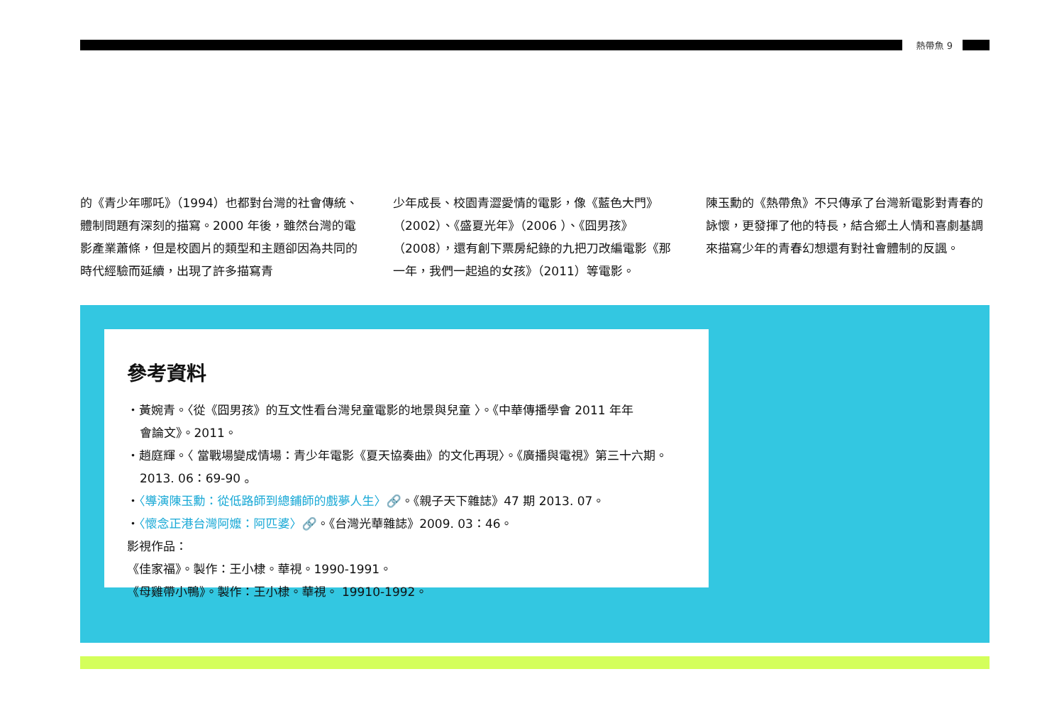熱帶魚 9
的《青少年哪吒》（1994）也都對台灣的社會傳統、體制問題有深刻的描寫。2000 年後，雖然台灣的電影產業蕭條，但是校園片的類型和主題卻因為共同的時代經驗而延續，出現了許多描寫青
少年成長、校園青澀愛情的電影，像《藍色大門》（2002）、《盛夏光年》（2006 ）、《囧男孩》（2008），還有創下票房紀錄的九把刀改編電影《那一年，我們一起追的女孩》（2011）等電影。
陳玉勳的《熱帶魚》不只傳承了台灣新電影對青春的詠懷，更發揮了他的特長，結合鄉土人情和喜劇基調來描寫少年的青春幻想還有對社會體制的反諷。
參考資料
・黃婉青。〈從《囧男孩》的互文性看台灣兒童電影的地景與兒童 〉。《中華傳播學會 2011 年年
會論文》。2011。
・趙庭輝。〈 當戰場變成情場：青少年電影《夏天協奏曲》的文化再現〉。《廣播與電視》第三十六期。
2013. 06：69-90 。
・〈導演陳玉勳：從低路師到總鋪師的戲夢人生〉🔗。《親子天下雜誌》47 期 2013. 07。
・〈懷念正港台灣阿嬤：阿匹婆〉🔗。《台灣光華雜誌》2009. 03：46。
影視作品：
《佳家福》。製作：王小棣。華視。1990-1991。
《母雞帶小鴨》。製作：王小棣。華視。 19910-1992。